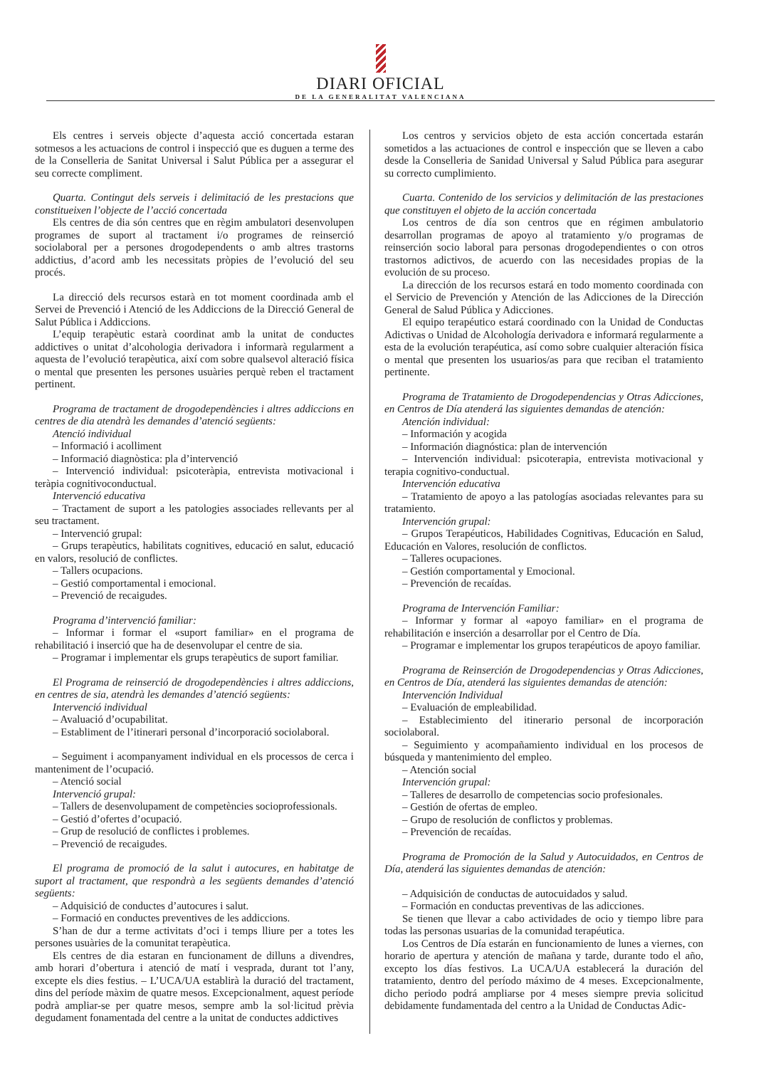DIARI OFICIAL
DE LA GENERALITAT VALENCIANA
Els centres i serveis objecte d’aquesta acció concertada estaran sotmesos a les actuacions de control i inspecció que es duguen a terme des de la Conselleria de Sanitat Universal i Salut Pública per a assegurar el seu correcte compliment.
Quarta. Contingut dels serveis i delimitació de les prestacions que constitueixen l’objecte de l’acció concertada
Els centres de dia són centres que en règim ambulatori desenvolupen programes de suport al tractament i/o programes de reinserció sociolaboral per a persones drogodependents o amb altres trastorns addictius, d’acord amb les necessitats pròpies de l’evolució del seu procés.
La direcció dels recursos estarà en tot moment coordinada amb el Servei de Prevenció i Atenció de les Addiccions de la Direcció General de Salut Pública i Addiccions.
L’equip terapèutic estarà coordinat amb la unitat de conductes addictives o unitat d’alcohologia derivadora i informarà regularment a aquesta de l’evolució terapèutica, així com sobre qualsevol alteració física o mental que presenten les persones usuàries perquè reben el tractament pertinent.
Programa de tractament de drogodependències i altres addiccions en centres de dia atendrà les demandes d’atenció següents:
Atenció individual
– Informació i acolliment
– Informació diagnòstica: pla d’intervenció
– Intervenció individual: psicoteràpia, entrevista motivacional i teràpia cognitivoconductual.
Intervenció educativa
– Tractament de suport a les patologies associades rellevants per al seu tractament.
– Intervenció grupal:
– Grups terapèutics, habilitats cognitives, educació en salut, educació en valors, resolució de conflictes.
– Tallers ocupacions.
– Gestió comportamental i emocional.
– Prevenció de recaigudes.
Programa d’intervenció familiar:
– Informar i formar el «suport familiar» en el programa de rehabilitació i inserció que ha de desenvolupar el centre de sia.
– Programar i implementar els grups terapèutics de suport familiar.
El Programa de reinserció de drogodependències i altres addiccions, en centres de sia, atendrà les demandes d’atenció següents:
Intervenció individual
– Avaluació d’ocupabilitat.
– Establiment de l’itinerari personal d’incorporació sociolaboral.
– Seguiment i acompanyament individual en els processos de cerca i manteniment de l’ocupació.
– Atenció social
Intervenció grupal:
– Tallers de desenvolupament de competències socioprofessionals.
– Gestió d’ofertes d’ocupació.
– Grup de resolució de conflictes i problemes.
– Prevenció de recaigudes.
El programa de promoció de la salut i autocures, en habitatge de suport al tractament, que respondrà a les següents demandes d’atenció següents:
– Adquisició de conductes d’autocures i salut.
– Formació en conductes preventives de les addiccions.
S’han de dur a terme activitats d’oci i temps lliure per a totes les persones usuàries de la comunitat terapèutica.
Els centres de dia estaran en funcionament de dilluns a divendres, amb horari d’obertura i atenció de matí i vesprada, durant tot l’any, excepte els dies festius. – L’UCA/UA establirà la duració del tractament, dins del període màxim de quatre mesos. Excepcionalment, aquest període podrà ampliar-se per quatre mesos, sempre amb la sol·licitud prèvia degudament fonamentada del centre a la unitat de conductes addictives
Los centros y servicios objeto de esta acción concertada estarán sometidos a las actuaciones de control e inspección que se lleven a cabo desde la Conselleria de Sanidad Universal y Salud Pública para asegurar su correcto cumplimiento.
Cuarta. Contenido de los servicios y delimitación de las prestaciones que constituyen el objeto de la acción concertada
Los centros de día son centros que en régimen ambulatorio desarrollan programas de apoyo al tratamiento y/o programas de reinserción socio laboral para personas drogodependientes o con otros trastornos adictivos, de acuerdo con las necesidades propias de la evolución de su proceso.
La dirección de los recursos estará en todo momento coordinada con el Servicio de Prevención y Atención de las Adicciones de la Dirección General de Salud Pública y Adicciones.
El equipo terapéutico estará coordinado con la Unidad de Conductas Adictivas o Unidad de Alcohología derivadora e informará regularmente a esta de la evolución terapéutica, así como sobre cualquier alteración física o mental que presenten los usuarios/as para que reciban el tratamiento pertinente.
Programa de Tratamiento de Drogodependencias y Otras Adicciones, en Centros de Día atenderá las siguientes demandas de atención:
Atención individual:
– Información y acogida
– Información diagnóstica: plan de intervención
– Intervención individual: psicoterapia, entrevista motivacional y terapia cognitivo-conductual.
Intervención educativa
– Tratamiento de apoyo a las patologías asociadas relevantes para su tratamiento.
Intervención grupal:
– Grupos Terapéuticos, Habilidades Cognitivas, Educación en Salud, Educación en Valores, resolución de conflictos.
– Talleres ocupaciones.
– Gestión comportamental y Emocional.
– Prevención de recaídas.
Programa de Intervención Familiar:
– Informar y formar al «apoyo familiar» en el programa de rehabilitación e inserción a desarrollar por el Centro de Día.
– Programar e implementar los grupos terapéuticos de apoyo familiar.
Programa de Reinserción de Drogodependencias y Otras Adicciones, en Centros de Día, atenderá las siguientes demandas de atención:
Intervención Individual
– Evaluación de empleabilidad.
– Establecimiento del itinerario personal de incorporación sociolaboral.
– Seguimiento y acompañamiento individual en los procesos de búsqueda y mantenimiento del empleo.
– Atención social
Intervención grupal:
– Talleres de desarrollo de competencias socio profesionales.
– Gestión de ofertas de empleo.
– Grupo de resolución de conflictos y problemas.
– Prevención de recaídas.
Programa de Promoción de la Salud y Autocuidados, en Centros de Día, atenderá las siguientes demandas de atención:
– Adquisición de conductas de autocuidados y salud.
– Formación en conductas preventivas de las adicciones.
Se tienen que llevar a cabo actividades de ocio y tiempo libre para todas las personas usuarias de la comunidad terapéutica.
Los Centros de Día estarán en funcionamiento de lunes a viernes, con horario de apertura y atención de mañana y tarde, durante todo el año, excepto los días festivos. La UCA/UA establecerá la duración del tratamiento, dentro del período máximo de 4 meses. Excepcionalmente, dicho periodo podrá ampliarse por 4 meses siempre previa solicitud debidamente fundamentada del centro a la Unidad de Conductas Adic-